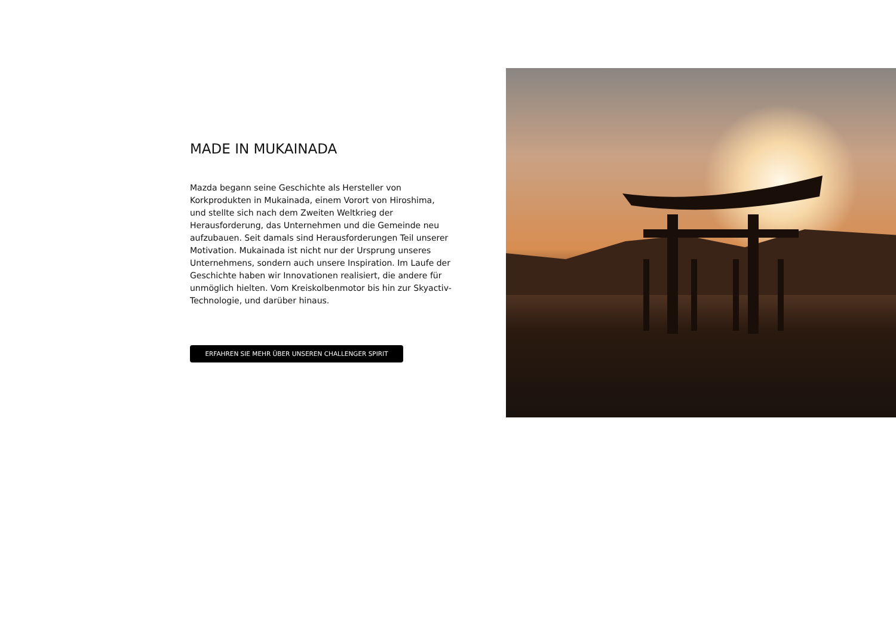MADE IN MUKAINADA
Mazda begann seine Geschichte als Hersteller von Korkprodukten in Mukainada, einem Vorort von Hiroshima, und stellte sich nach dem Zweiten Weltkrieg der Herausforderung, das Unternehmen und die Gemeinde neu aufzubauen. Seit damals sind Herausforderungen Teil unserer Motivation. Mukainada ist nicht nur der Ursprung unseres Unternehmens, sondern auch unsere Inspiration. Im Laufe der Geschichte haben wir Innovationen realisiert, die andere für unmöglich hielten. Vom Kreiskolbenmotor bis hin zur Skyactiv-Technologie, und darüber hinaus.
ERFAHREN SIE MEHR ÜBER UNSEREN CHALLENGER SPIRIT